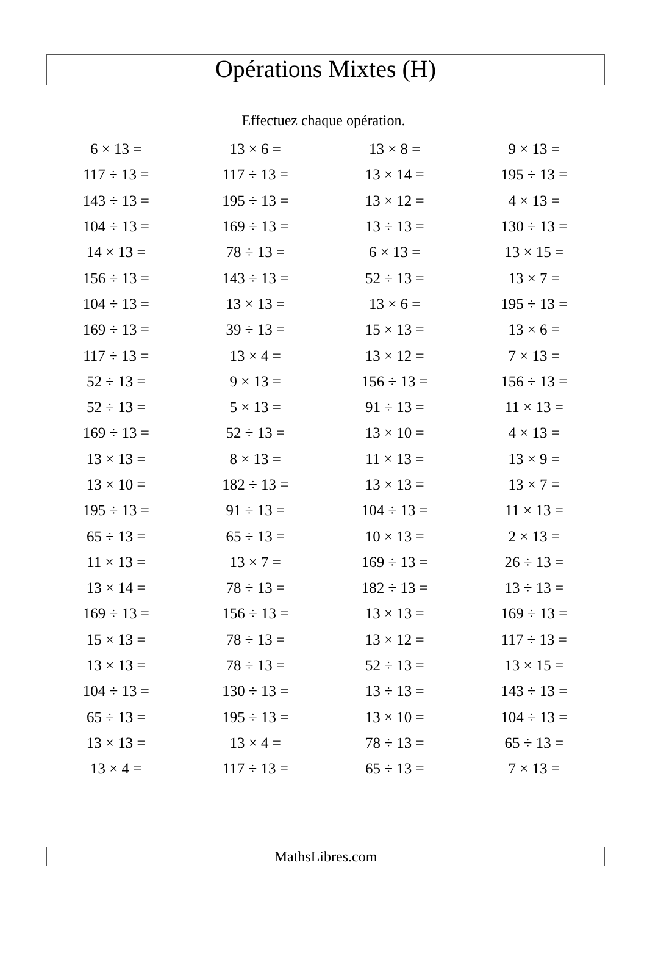Opérations Mixtes (H)
Effectuez chaque opération.
| 6 × 13 = | 13 × 6 = | 13 × 8 = | 9 × 13 = |
| 117 ÷ 13 = | 117 ÷ 13 = | 13 × 14 = | 195 ÷ 13 = |
| 143 ÷ 13 = | 195 ÷ 13 = | 13 × 12 = | 4 × 13 = |
| 104 ÷ 13 = | 169 ÷ 13 = | 13 ÷ 13 = | 130 ÷ 13 = |
| 14 × 13 = | 78 ÷ 13 = | 6 × 13 = | 13 × 15 = |
| 156 ÷ 13 = | 143 ÷ 13 = | 52 ÷ 13 = | 13 × 7 = |
| 104 ÷ 13 = | 13 × 13 = | 13 × 6 = | 195 ÷ 13 = |
| 169 ÷ 13 = | 39 ÷ 13 = | 15 × 13 = | 13 × 6 = |
| 117 ÷ 13 = | 13 × 4 = | 13 × 12 = | 7 × 13 = |
| 52 ÷ 13 = | 9 × 13 = | 156 ÷ 13 = | 156 ÷ 13 = |
| 52 ÷ 13 = | 5 × 13 = | 91 ÷ 13 = | 11 × 13 = |
| 169 ÷ 13 = | 52 ÷ 13 = | 13 × 10 = | 4 × 13 = |
| 13 × 13 = | 8 × 13 = | 11 × 13 = | 13 × 9 = |
| 13 × 10 = | 182 ÷ 13 = | 13 × 13 = | 13 × 7 = |
| 195 ÷ 13 = | 91 ÷ 13 = | 104 ÷ 13 = | 11 × 13 = |
| 65 ÷ 13 = | 65 ÷ 13 = | 10 × 13 = | 2 × 13 = |
| 11 × 13 = | 13 × 7 = | 169 ÷ 13 = | 26 ÷ 13 = |
| 13 × 14 = | 78 ÷ 13 = | 182 ÷ 13 = | 13 ÷ 13 = |
| 169 ÷ 13 = | 156 ÷ 13 = | 13 × 13 = | 169 ÷ 13 = |
| 15 × 13 = | 78 ÷ 13 = | 13 × 12 = | 117 ÷ 13 = |
| 13 × 13 = | 78 ÷ 13 = | 52 ÷ 13 = | 13 × 15 = |
| 104 ÷ 13 = | 130 ÷ 13 = | 13 ÷ 13 = | 143 ÷ 13 = |
| 65 ÷ 13 = | 195 ÷ 13 = | 13 × 10 = | 104 ÷ 13 = |
| 13 × 13 = | 13 × 4 = | 78 ÷ 13 = | 65 ÷ 13 = |
| 13 × 4 = | 117 ÷ 13 = | 65 ÷ 13 = | 7 × 13 = |
MathsLibres.com